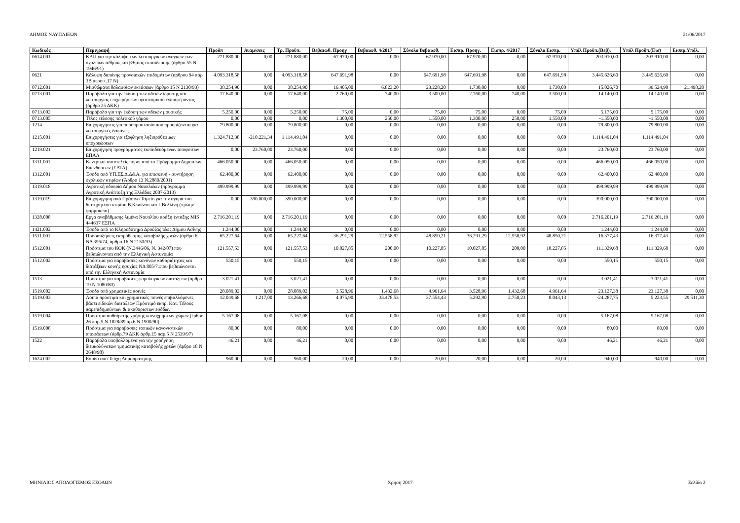ΔΗΜΟΣ ΝΑΥΠΛΙΕΩΝ 21/06/2017
| Κωδικός | Περιγραφή | Προϋπ | Αναμ/σεις | Τρ. Προϋπ. | Βεβαιωθ. Προηγ | Βεβαιωθ. 4/2017 | Σύνολο Βεβαιωθ. | Εισπρ. Προηγ. | Εισπρ. 4/2017 | Σύνολο Εισπρ. | Υπόλ Προϋπ.(Βεβ). | Υπόλ Προϋπ.(Εισ) | Εισπρ.Υπόλ. |
| --- | --- | --- | --- | --- | --- | --- | --- | --- | --- | --- | --- | --- | --- |
| 0614.001 | ΚΑΠ για την κάλυψη των λειτουργικών αναγκών των σχολείων α/θμιας και β/θμιας εκπαίδευσης (άρθρο 55 Ν 1946/91) | 271.880,00 | 0,00 | 271.880,00 | 67.970,00 | 0,00 | 67.970,00 | 67.970,00 | 0,00 | 67.970,00 | 203.910,00 | 203.910,00 | 0,00 |
| 0621 | Κάλυψη δαπάνης προνοιακών επιδομάτων (αρθρου 94 παρ 3Β περιπτ.17 Ν) | 4.093.318,58 | 0,00 | 4.093.318,58 | 647.691,98 | 0,00 | 647.691,98 | 647.691,98 | 0,00 | 647.691,98 | 3.445.626,60 | 3.445.626,60 | 0,00 |
| 0712.001 | Μισθώματα θαλασσίων εκτάσεων (άρθρο 15 Ν 2130/93) | 38.254,90 | 0,00 | 38.254,90 | 16.405,00 | 6.823,20 | 23.228,20 | 1.730,00 | 0,00 | 1.730,00 | 15.026,70 | 36.524,90 | 21.498,20 |
| 0713.001 | Παράβολα για την έκδοση των αδειών ίδρυσης και λειτουργίας επιχειρήσεων υγειονομικού ενδιαφέροντος (άρθρο 25 ΔΚΚ) | 17.640,00 | 0,00 | 17.640,00 | 2.760,00 | 740,00 | 3.500,00 | 2.760,00 | 740,00 | 3.500,00 | 14.140,00 | 14.140,00 | 0,00 |
| 0713.002 | Παράβολα για την έκδοση των αδειών μουσικής | 5.250,00 | 0,00 | 5.250,00 | 75,00 | 0,00 | 75,00 | 75,00 | 0,00 | 75,00 | 5.175,00 | 5.175,00 | 0,00 |
| 0713.005 | Τέλος τέλεσης πολιτικού γάμου | 0,00 | 0,00 | 0,00 | 1.300,00 | 250,00 | 1.550,00 | 1.300,00 | 250,00 | 1.550,00 | -1.550,00 | -1.550,00 | 0,00 |
| 1214 | Επιχορηγήσεις για πυροπροστασία που προορίζονται για λειτουργικές δαπάνες | 79.800,00 | 0,00 | 79.800,00 | 0,00 | 0,00 | 0,00 | 0,00 | 0,00 | 0,00 | 79.800,00 | 79.800,00 | 0,00 |
| 1215.001 | Επιχορηγήσεις για εξόφληση ληξιπρόθεσμων υποχρεώσεων | 1.324.712,38 | -210.221,34 | 1.114.491,04 | 0,00 | 0,00 | 0,00 | 0,00 | 0,00 | 0,00 | 1.114.491,04 | 1.114.491,04 | 0,00 |
| 1219.021 | Επιχορήγηση προγράμματος εκπαιδευόμενων αποφοίτων ΕΠΑΛ | 0,00 | 23.760,00 | 23.760,00 | 0,00 | 0,00 | 0,00 | 0,00 | 0,00 | 0,00 | 23.760,00 | 23.760,00 | 0,00 |
| 1311.001 | Κεντρικοί αυτοτελείς πόροι από το Πρόγραμμα Δημοσίων Επενδύσεων (ΣΑΤΑ) | 466.050,00 | 0,00 | 466.050,00 | 0,00 | 0,00 | 0,00 | 0,00 | 0,00 | 0,00 | 466.050,00 | 466.050,00 | 0,00 |
| 1312.001 | Έσοδο από ΥΠ.ΕΣ.Δ.Δ&Α. για επισκευή - συντήρηση σχολικών κτιρίων (Άρθρο 13 Ν.2880/2001) | 62.400,00 | 0,00 | 62.400,00 | 0,00 | 0,00 | 0,00 | 0,00 | 0,00 | 0,00 | 62.400,00 | 62.400,00 | 0,00 |
| 1319.018 | Αγροτική οδοποία Δήμου Ναυπλιέων (πρόγραμμα Αγροτική Ανάπτυξη της Ελλάδας 2007-2013) | 499.999,99 | 0,00 | 499.999,99 | 0,00 | 0,00 | 0,00 | 0,00 | 0,00 | 0,00 | 499.999,99 | 499.999,99 | 0,00 |
| 1319.019 | Επιχορήγηση από Πράσινο Ταμείο για την αγορά του διατηρητέου κτιρίου Β.Κων/νου και Γ.Βελλίνη (πρώην φαρμακείο) | 0,00 | 390.000,00 | 390.000,00 | 0,00 | 0,00 | 0,00 | 0,00 | 0,00 | 0,00 | 390.000,00 | 390.000,00 | 0,00 |
| 1328.008 | Εργα αναβάθμισης λιμένα Ναυπλίου πράξη ένταξης MIS 444637 ΕΣΠΑ | 2.716.201,19 | 0,00 | 2.716.201,19 | 0,00 | 0,00 | 0,00 | 0,00 | 0,00 | 0,00 | 2.716.201,19 | 2.716.201,19 | 0,00 |
| 1421.002 | Έσοδα από το Κληροδότημα Δρούζας τέως Δήμου Ασίνης | 1.244,00 | 0,00 | 1.244,00 | 0,00 | 0,00 | 0,00 | 0,00 | 0,00 | 0,00 | 1.244,00 | 1.244,00 | 0,00 |
| 1511.001 | Προσαυξήσεις εκπρόθεσμης καταβολής χρεών (άρθρο 6 ΝΔ 356/74, άρθρο 16 Ν 2130/93) | 65.227,64 | 0,00 | 65.227,64 | 36.291,29 | 12.558,92 | 48.850,21 | 36.291,29 | 12.558,92 | 48.850,21 | 16.377,43 | 16.377,43 | 0,00 |
| 1512.001 | Πρόστιμα του ΚΟΚ (Ν.3446/06, Ν. 342/07) που βεβαιώνονται από την Ελληνική Αστυνομία | 121.557,53 | 0,00 | 121.557,53 | 10.027,85 | 200,00 | 10.227,85 | 10.027,85 | 200,00 | 10.227,85 | 111.329,68 | 111.329,68 | 0,00 |
| 1512.002 | Πρόστιμα για παραβάσεις κανόνων καθαριότητας και διατάξεων κοινής ησυχίας ΝΔ 805/71που βεβαιώνονται από την Ελληνική Αστυνομία | 550,15 | 0,00 | 550,15 | 0,00 | 0,00 | 0,00 | 0,00 | 0,00 | 0,00 | 550,15 | 550,15 | 0,00 |
| 1513 | Πρόστιμα για παραβάσεις φορολογικών διατάξεων (άρθρο 19 Ν 1080/80) | 3.021,41 | 0,00 | 3.021,41 | 0,00 | 0,00 | 0,00 | 0,00 | 0,00 | 0,00 | 3.021,41 | 3.021,41 | 0,00 |
| 1519.002 | Έσοδα από χρηματικές ποινές | 28.089,02 | 0,00 | 28.089,02 | 3.528,96 | 1.432,68 | 4.961,64 | 3.528,96 | 1.432,68 | 4.961,64 | 23.127,38 | 23.127,38 | 0,00 |
| 1519.003 | Λοιπά πρόστιμα και χρηματικές ποινές επιβαλλόμενες βάσει ειδικών διατάξεων Πρόστιμό εκπρ. Κατ. Τέλους παρεπιδημούντων & ακαθαριστων εσόδων | 12.049,68 | 1.217,00 | 13.266,68 | 4.075,90 | 33.478,53 | 37.554,43 | 5.292,90 | 2.750,23 | 8.043,13 | -24.287,75 | 5.223,55 | 29.511,30 |
| 1519.004 | Πρόστιμα αυθαίρετης χρήσης κοινοχρήστων χώρων (έρθρο 26 παρ.5 Ν.1828/89 άρ.6 Ν.1900/90) | 5.167,08 | 0,00 | 5.167,08 | 0,00 | 0,00 | 0,00 | 0,00 | 0,00 | 0,00 | 5.167,08 | 5.167,08 | 0,00 |
| 1519.008 | Πρόστιμα για παραβάσεις τοπικών κανονιστικών αποφάσεων (άρθρ.79 ΔΚΚ άρθρ.15 παρ.5 Ν 2539/97) | 80,00 | 0,00 | 80,00 | 0,00 | 0,00 | 0,00 | 0,00 | 0,00 | 0,00 | 80,00 | 80,00 | 0,00 |
| 1522 | Παράβολα υποβαλλόμενα για την χορήγηση διευκολύνσεων τμηματικής καταβολής χρεών (άρθρο 18 Ν 2648/98) | 46,21 | 0,00 | 46,21 | 0,00 | 0,00 | 0,00 | 0,00 | 0,00 | 0,00 | 46,21 | 46,21 | 0,00 |
| 1624.002 | Εσοδα από Τεύχη Δημοπράτησης | 960,00 | 0,00 | 960,00 | 20,00 | 0,00 | 20,00 | 20,00 | 0,00 | 20,00 | 940,00 | 940,00 | 0,00 |
ΜΗΝΙΑΙΟΣ ΑΠΟΛΟΓΙΣΜΟΣ ΕΣΟΔΩΝ Χρήση 2017 Σελίδα 2